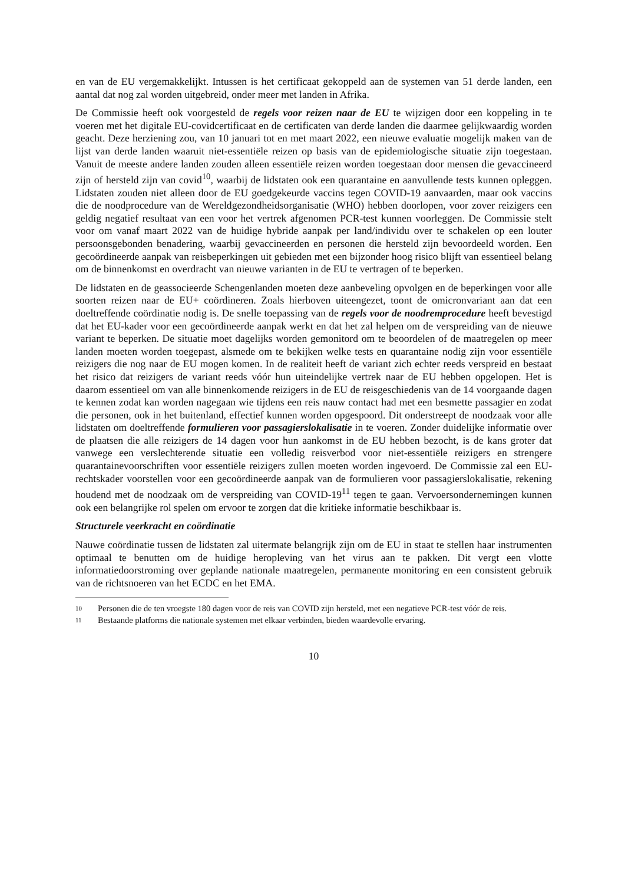en van de EU vergemakkelijkt. Intussen is het certificaat gekoppeld aan de systemen van 51 derde landen, een aantal dat nog zal worden uitgebreid, onder meer met landen in Afrika.
De Commissie heeft ook voorgesteld de regels voor reizen naar de EU te wijzigen door een koppeling in te voeren met het digitale EU-covidcertificaat en de certificaten van derde landen die daarmee gelijkwaardig worden geacht. Deze herziening zou, van 10 januari tot en met maart 2022, een nieuwe evaluatie mogelijk maken van de lijst van derde landen waaruit niet-essentiële reizen op basis van de epidemiologische situatie zijn toegestaan. Vanuit de meeste andere landen zouden alleen essentiële reizen worden toegestaan door mensen die gevaccineerd zijn of hersteld zijn van covid<sup>10</sup>, waarbij de lidstaten ook een quarantaine en aanvullende tests kunnen opleggen. Lidstaten zouden niet alleen door de EU goedgekeurde vaccins tegen COVID-19 aanvaarden, maar ook vaccins die de noodprocedure van de Wereldgezondheidsorganisatie (WHO) hebben doorlopen, voor zover reizigers een geldig negatief resultaat van een voor het vertrek afgenomen PCR-test kunnen voorleggen. De Commissie stelt voor om vanaf maart 2022 van de huidige hybride aanpak per land/individu over te schakelen op een louter persoonsgebonden benadering, waarbij gevaccineerden en personen die hersteld zijn bevoordeeld worden. Een gecoördineerde aanpak van reisbeperkingen uit gebieden met een bijzonder hoog risico blijft van essentieel belang om de binnenkomst en overdracht van nieuwe varianten in de EU te vertragen of te beperken.
De lidstaten en de geassocieerde Schengenlanden moeten deze aanbeveling opvolgen en de beperkingen voor alle soorten reizen naar de EU+ coördineren. Zoals hierboven uiteengezet, toont de omicronvariant aan dat een doeltreffende coördinatie nodig is. De snelle toepassing van de regels voor de noodremprocedure heeft bevestigd dat het EU-kader voor een gecoördineerde aanpak werkt en dat het zal helpen om de verspreiding van de nieuwe variant te beperken. De situatie moet dagelijks worden gemonitord om te beoordelen of de maatregelen op meer landen moeten worden toegepast, alsmede om te bekijken welke tests en quarantaine nodig zijn voor essentiële reizigers die nog naar de EU mogen komen. In de realiteit heeft de variant zich echter reeds verspreid en bestaat het risico dat reizigers de variant reeds vóór hun uiteindelijke vertrek naar de EU hebben opgelopen. Het is daarom essentieel om van alle binnenkomende reizigers in de EU de reisgeschiedenis van de 14 voorgaande dagen te kennen zodat kan worden nagegaan wie tijdens een reis nauw contact had met een besmette passagier en zodat die personen, ook in het buitenland, effectief kunnen worden opgespoord. Dit onderstreept de noodzaak voor alle lidstaten om doeltreffende formulieren voor passagierslokalisatie in te voeren. Zonder duidelijke informatie over de plaatsen die alle reizigers de 14 dagen voor hun aankomst in de EU hebben bezocht, is de kans groter dat vanwege een verslechterende situatie een volledig reisverbod voor niet-essentiële reizigers en strengere quarantainevoorschriften voor essentiële reizigers zullen moeten worden ingevoerd. De Commissie zal een EU-rechtskader voorstellen voor een gecoördineerde aanpak van de formulieren voor passagierslokalisatie, rekening houdend met de noodzaak om de verspreiding van COVID-19<sup>11</sup> tegen te gaan. Vervoersondernemingen kunnen ook een belangrijke rol spelen om ervoor te zorgen dat die kritieke informatie beschikbaar is.
Structurele veerkracht en coördinatie
Nauwe coördinatie tussen de lidstaten zal uitermate belangrijk zijn om de EU in staat te stellen haar instrumenten optimaal te benutten om de huidige heropleving van het virus aan te pakken. Dit vergt een vlotte informatiedoorstroming over geplande nationale maatregelen, permanente monitoring en een consistent gebruik van de richtsnoeren van het ECDC en het EMA.
10 Personen die de ten vroegste 180 dagen voor de reis van COVID zijn hersteld, met een negatieve PCR-test vóór de reis.
11 Bestaande platforms die nationale systemen met elkaar verbinden, bieden waardevolle ervaring.
10